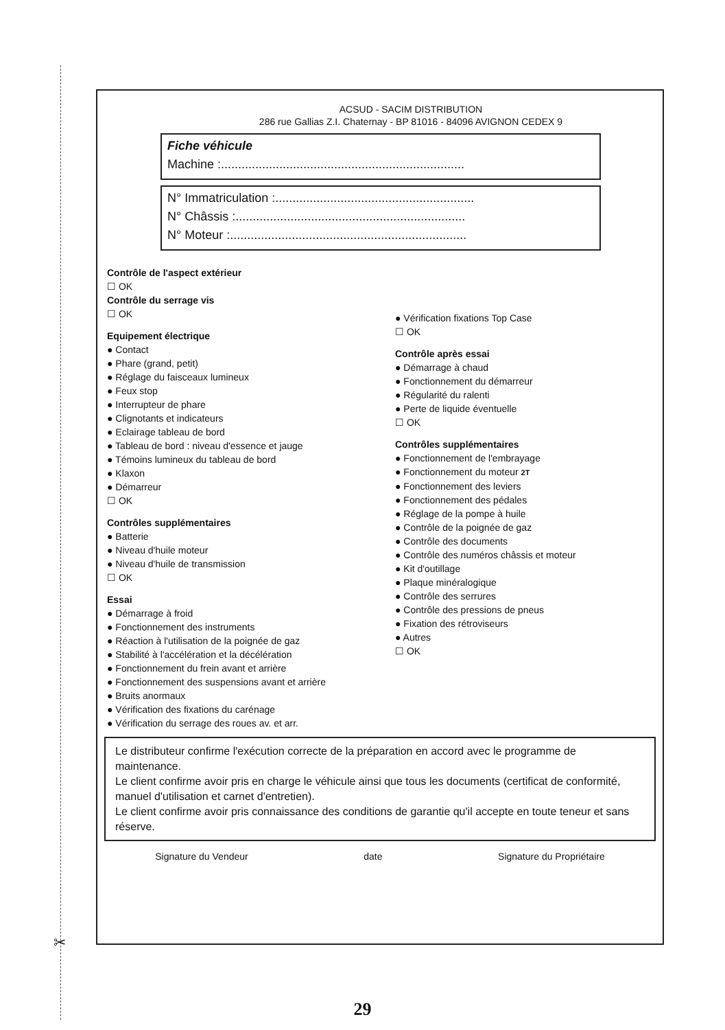✂
ACSUD - SACIM DISTRIBUTION
286 rue Gallias Z.I. Chaternay - BP 81016 - 84096 AVIGNON CEDEX 9
Fiche véhicule
Machine :.......................................................................
N° Immatriculation :..........................................................
N° Châssis :...................................................................
N° Moteur :.....................................................................
Contrôle de l'aspect extérieur
☐ OK
Contrôle du serrage vis
☐ OK
Equipement électrique
● Contact
● Phare (grand, petit)
● Réglage du faisceaux lumineux
● Feux stop
● Interrupteur de phare
● Clignotants et indicateurs
● Eclairage tableau de bord
● Tableau de bord : niveau d'essence et jauge
● Témoins lumineux du tableau de bord
● Klaxon
● Démarreur
☐ OK
Contrôles supplémentaires
● Batterie
● Niveau d'huile moteur
● Niveau d'huile de transmission
☐ OK
Essai
● Démarrage à froid
● Fonctionnement des instruments
● Réaction à l'utilisation de la poignée de gaz
● Stabilité à l'accélération et la décélération
● Fonctionnement du frein avant et arrière
● Fonctionnement des suspensions avant et arrière
● Bruits anormaux
● Vérification des fixations du carénage
● Vérification du serrage des roues av. et arr.
● Vérification fixations Top Case
☐ OK
Contrôle après essai
● Démarrage à chaud
● Fonctionnement du démarreur
● Régularité du ralenti
● Perte de liquide éventuelle
☐ OK
Contrôles supplémentaires
● Fonctionnement de l'embrayage
● Fonctionnement du moteur 2T
● Fonctionnement des leviers
● Fonctionnement des pédales
● Réglage de la pompe à huile
● Contrôle de la poignée de gaz
● Contrôle des documents
● Contrôle des numéros châssis et moteur
● Kit d'outillage
● Plaque minéralogique
● Contrôle des serrures
● Contrôle des pressions de pneus
● Fixation des rétroviseurs
● Autres
☐ OK
Le distributeur confirme l'exécution correcte de la préparation en accord avec le programme de maintenance.
Le client confirme avoir pris en charge le véhicule ainsi que tous les documents (certificat de conformité, manuel d'utilisation et carnet d'entretien).
Le client confirme avoir pris connaissance des conditions de garantie qu'il accepte en toute teneur et sans réserve.
Signature du Vendeur date Signature du Propriétaire
29